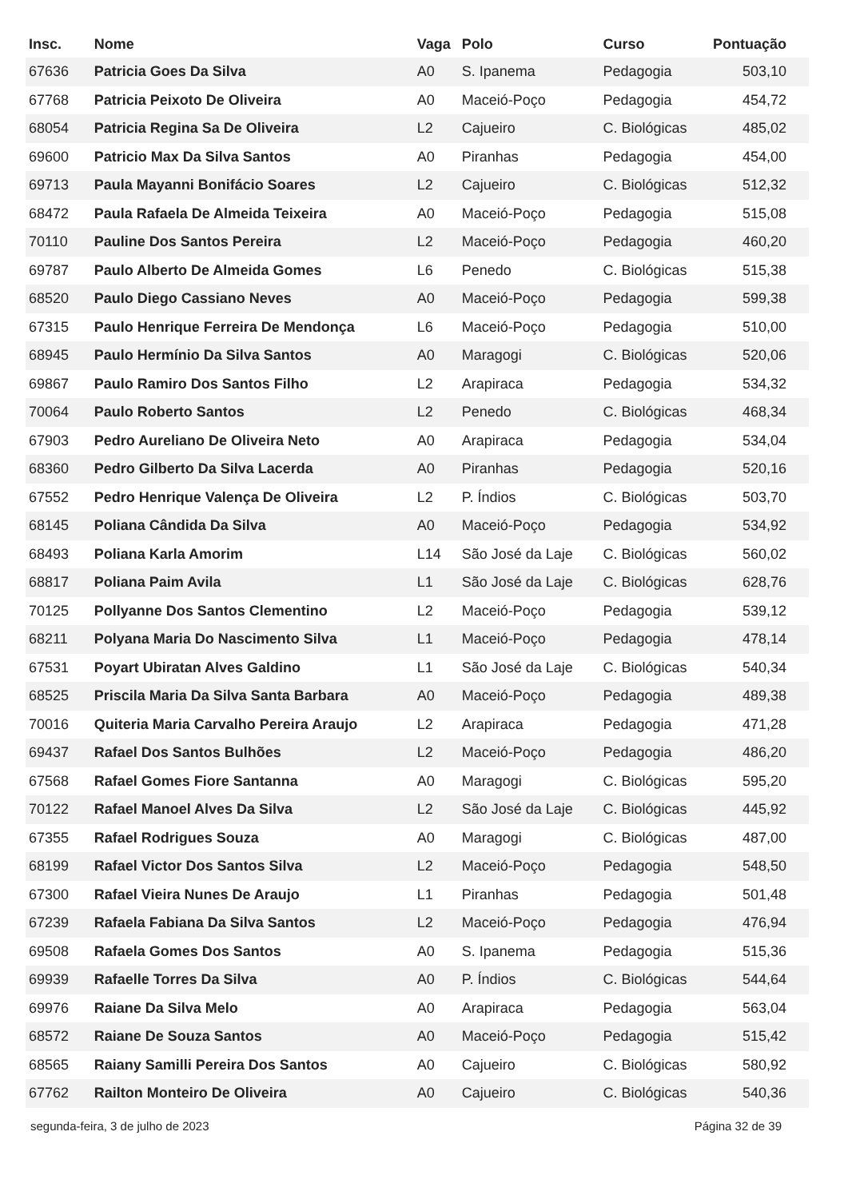| Insc. | Nome | Vaga | Polo | Curso | Pontuação |
| --- | --- | --- | --- | --- | --- |
| 67636 | Patricia Goes Da Silva | A0 | S. Ipanema | Pedagogia | 503,10 |
| 67768 | Patricia Peixoto De Oliveira | A0 | Maceió-Poço | Pedagogia | 454,72 |
| 68054 | Patricia Regina Sa De Oliveira | L2 | Cajueiro | C. Biológicas | 485,02 |
| 69600 | Patricio Max Da Silva Santos | A0 | Piranhas | Pedagogia | 454,00 |
| 69713 | Paula Mayanni Bonifácio Soares | L2 | Cajueiro | C. Biológicas | 512,32 |
| 68472 | Paula Rafaela De Almeida Teixeira | A0 | Maceió-Poço | Pedagogia | 515,08 |
| 70110 | Pauline Dos Santos Pereira | L2 | Maceió-Poço | Pedagogia | 460,20 |
| 69787 | Paulo Alberto De Almeida Gomes | L6 | Penedo | C. Biológicas | 515,38 |
| 68520 | Paulo Diego Cassiano Neves | A0 | Maceió-Poço | Pedagogia | 599,38 |
| 67315 | Paulo Henrique Ferreira De Mendonça | L6 | Maceió-Poço | Pedagogia | 510,00 |
| 68945 | Paulo Hermínio Da Silva Santos | A0 | Maragogi | C. Biológicas | 520,06 |
| 69867 | Paulo Ramiro Dos Santos Filho | L2 | Arapiraca | Pedagogia | 534,32 |
| 70064 | Paulo Roberto Santos | L2 | Penedo | C. Biológicas | 468,34 |
| 67903 | Pedro Aureliano De Oliveira Neto | A0 | Arapiraca | Pedagogia | 534,04 |
| 68360 | Pedro Gilberto Da Silva Lacerda | A0 | Piranhas | Pedagogia | 520,16 |
| 67552 | Pedro Henrique Valença De Oliveira | L2 | P. Índios | C. Biológicas | 503,70 |
| 68145 | Poliana Cândida Da Silva | A0 | Maceió-Poço | Pedagogia | 534,92 |
| 68493 | Poliana Karla Amorim | L14 | São José da Laje | C. Biológicas | 560,02 |
| 68817 | Poliana Paim Avila | L1 | São José da Laje | C. Biológicas | 628,76 |
| 70125 | Pollyanne Dos Santos Clementino | L2 | Maceió-Poço | Pedagogia | 539,12 |
| 68211 | Polyana Maria Do Nascimento Silva | L1 | Maceió-Poço | Pedagogia | 478,14 |
| 67531 | Poyart Ubiratan Alves Galdino | L1 | São José da Laje | C. Biológicas | 540,34 |
| 68525 | Priscila Maria Da Silva Santa Barbara | A0 | Maceió-Poço | Pedagogia | 489,38 |
| 70016 | Quiteria Maria Carvalho Pereira Araujo | L2 | Arapiraca | Pedagogia | 471,28 |
| 69437 | Rafael Dos Santos Bulhões | L2 | Maceió-Poço | Pedagogia | 486,20 |
| 67568 | Rafael Gomes Fiore Santanna | A0 | Maragogi | C. Biológicas | 595,20 |
| 70122 | Rafael Manoel Alves Da Silva | L2 | São José da Laje | C. Biológicas | 445,92 |
| 67355 | Rafael Rodrigues Souza | A0 | Maragogi | C. Biológicas | 487,00 |
| 68199 | Rafael Victor Dos Santos Silva | L2 | Maceió-Poço | Pedagogia | 548,50 |
| 67300 | Rafael Vieira Nunes De Araujo | L1 | Piranhas | Pedagogia | 501,48 |
| 67239 | Rafaela Fabiana Da Silva Santos | L2 | Maceió-Poço | Pedagogia | 476,94 |
| 69508 | Rafaela Gomes Dos Santos | A0 | S. Ipanema | Pedagogia | 515,36 |
| 69939 | Rafaelle Torres Da Silva | A0 | P. Índios | C. Biológicas | 544,64 |
| 69976 | Raiane Da Silva Melo | A0 | Arapiraca | Pedagogia | 563,04 |
| 68572 | Raiane De Souza Santos | A0 | Maceió-Poço | Pedagogia | 515,42 |
| 68565 | Raiany Samilli Pereira Dos Santos | A0 | Cajueiro | C. Biológicas | 580,92 |
| 67762 | Railton Monteiro De Oliveira | A0 | Cajueiro | C. Biológicas | 540,36 |
segunda-feira, 3 de julho de 2023 Página 32 de 39